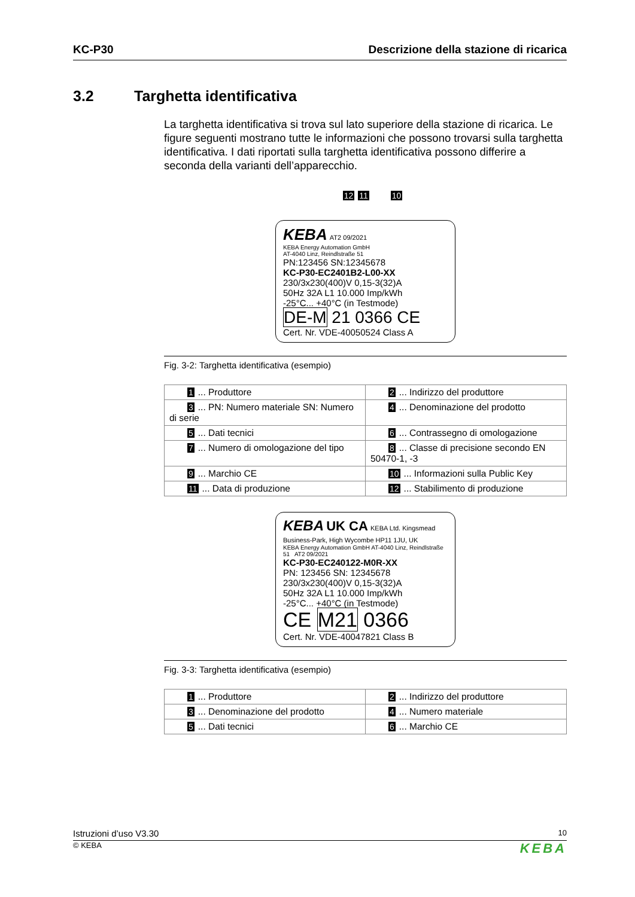KC-P30 Descrizione della stazione di ricarica
3.2 Targhetta identificativa
La targhetta identificativa si trova sul lato superiore della stazione di ricarica. Le figure seguenti mostrano tutte le informazioni che possono trovarsi sulla targhetta identificativa. I dati riportati sulla targhetta identificativa possono differire a seconda della varianti dell’apparecchio.
12 11 10
KEBA AT2 09/2021
KEBA Energy Automation GmbH
AT-4040 Linz, Reindlstraße 51
PN:123456 SN:12345678
KC-P30-EC2401B2-L00-XX
230/3x230(400)V 0,15-3(32)A
50Hz 32A L1 10.000 Imp/kWh
-25°C... +40°C (in Testmode)
DE-M 21 0366 CE
Cert. Nr. VDE-40050524 Class A
Fig. 3-2: Targhetta identificativa (esempio)
| 1 ... Produttore | 2 ... Indirizzo del produttore |
| 3 ... PN: Numero materiale SN: Numero di serie | 4 ... Denominazione del prodotto |
| 5 ... Dati tecnici | 6 ... Contrassegno di omologazione |
| 7 ... Numero di omologazione del tipo | 8 ... Classe di precisione secondo EN 50470-1, -3 |
| 9 ... Marchio CE | 10 ... Informazioni sulla Public Key |
| 11 ... Data di produzione | 12 ... Stabilimento di produzione |
KEBA UK CA KEBA Ltd. Kingsmead Business-Park, High Wycombe HP11 1JU, UK
KEBA Energy Automation GmbH AT-4040 Linz, Reindlstraße 51 AT2 09/2021
KC-P30-EC240122-M0R-XX
PN: 123456 SN: 12345678
230/3x230(400)V 0,15-3(32)A
50Hz 32A L1 10.000 Imp/kWh
-25°C... +40°C (in Testmode)
CE M21 0366
Cert. Nr. VDE-40047821 Class B
Fig. 3-3: Targhetta identificativa (esempio)
| 1 ... Produttore | 2 ... Indirizzo del produttore |
| 3 ... Denominazione del prodotto | 4 ... Numero materiale |
| 5 ... Dati tecnici | 6 ... Marchio CE |
Istruzioni d’uso V3.30 10
© KEBA KEBA